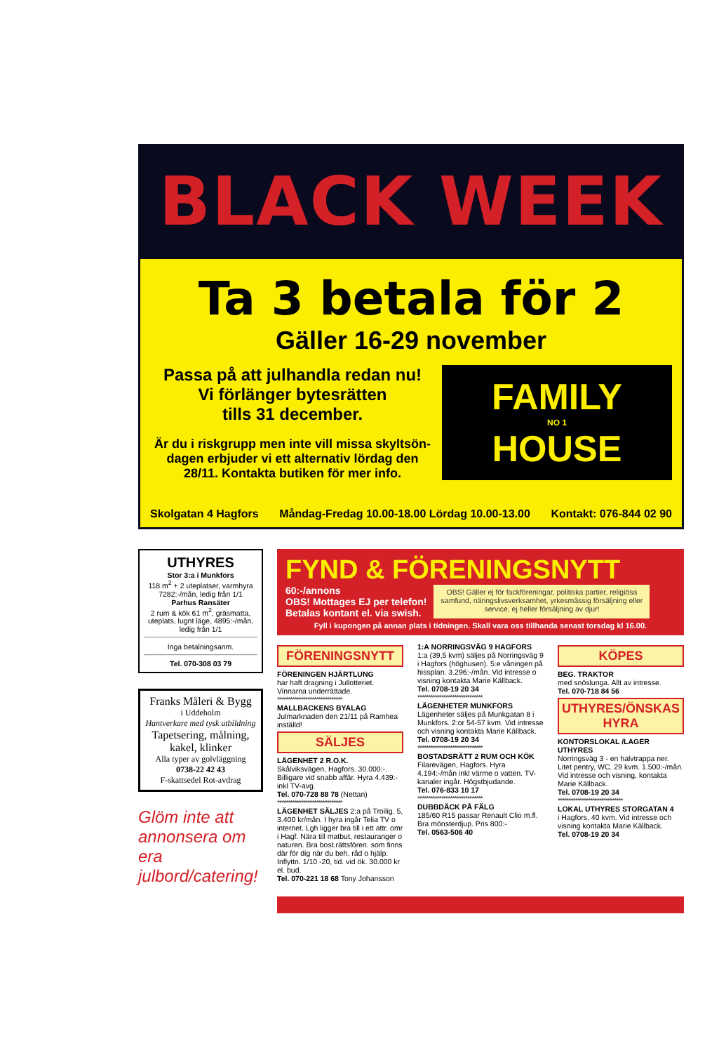BLACK WEEK
Ta 3 betala för 2
Gäller 16-29 november
Passa på att julhandla redan nu!
Vi förlänger bytesrätten
tills 31 december.
Är du i riskgrupp men inte vill missa skyltsön-dagen erbjuder vi ett alternativ lördag den 28/11. Kontakta butiken för mer info.
FAMILY
NO 1
HOUSE
Skolgatan 4 Hagfors Måndag-Fredag 10.00-18.00 Lördag 10.00-13.00 Kontakt: 076-844 02 90
UTHYRES
Stor 3:a i Munkfors
118 m<sup>2</sup> + 2 uteplatser, varmhyra 7282:-/mån, ledig från 1/1
Parhus Ransäter
2 rum & kök 61 m<sup>2</sup>, gräsmatta, uteplats, lugnt läge, 4895:-/mån, ledig från 1/1
Inga betalningsanm.
Tel. 070-308 03 79
Franks Måleri & Bygg
i Uddeholm
Hantverkare med tysk utbildning
Tapetsering, målning, kakel, klinker
Alla typer av golvläggning
0738-22 42 43
F-skattsedel Rot-avdrag
Glöm inte att annonsera om era julbord/catering!
FYND & FÖRENINGSNYTT
60:-/annons
OBS! Mottages EJ per telefon!
Betalas kontant el. via swish.
OBS! Gäller ej för fackföreningar, politiska partier, religiösa samfund, näringslivsverksamhet, yrkesmässig försäljning eller service, ej heller försäljning av djur!
Fyll i kupongen på annan plats i tidningen. Skall vara oss tillhanda senast torsdag kl 16.00.
FÖRENINGSNYTT
FÖRENINGEN HJÄRTLUNG
har haft dragning i Jullotteriet. Vinnarna underrättade.
******************************
MALLBACKENS BYALAG
Julmarknaden den 21/11 på Ramhea inställd!
SÄLJES
LÄGENHET 2 R.O.K.
Skålviksvägen, Hagfors. 30.000:-. Billigare vid snabb affär. Hyra 4.439:- inkl TV-avg.
Tel. 070-728 88 78 (Nettan)
******************************
LÄGENHET SÄLJES 2:a på Troilig. 5, 3.400 kr/mån. I hyra ingår Telia TV o internet. Lgh ligger bra till i ett attr. omr i Hagf. Nära till matbut, restauranger o naturen. Bra bost.rättsfören. som finns där för dig när du beh. råd o hjälp. Inflyttn. 1/10 -20, tid. vid ök. 30.000 kr el. bud.
Tel. 070-221 18 68 Tony Johansson
1:A NORRINGSVÄG 9 HAGFORS
1:a (39,5 kvm) säljes på Norringsväg 9 i Hagfors (höghusen). 5:e våningen på hissplan. 3.296:-/mån. Vid intresse o visning kontakta Marie Källback.
Tel. 0708-19 20 34
******************************
LÄGENHETER MUNKFORS
Lägenheter säljes på Munkgatan 8 i Munkfors. 2:or 54-57 kvm. Vid intresse och visning kontakta Marie Källback.
Tel. 0708-19 20 34
******************************
BOSTADSRÄTT 2 RUM OCH KÖK
Filarevägen, Hagfors. Hyra 4.194:-/mån inkl värme o vatten. TV-kanaler ingår. Högstbjudande.
Tel. 076-833 10 17
******************************
DUBBDÄCK PÅ FÄLG
185/60 R15 passar Renault Clio m.fl. Bra mönsterdjup. Pris 800:-
Tel. 0563-506 40
KÖPES
BEG. TRAKTOR
med snöslunga. Allt av intresse.
Tel. 070-718 84 56
UTHYRES/ÖNSKAS HYRA
KONTORSLOKAL /LAGER UTHYRES
Norringsväg 3 - en halvtrappa ner. Litet pentry, WC. 29 kvm. 1.500:-/mån. Vid intresse och visning, kontakta Marie Källback.
Tel. 0708-19 20 34
******************************
LOKAL UTHYRES STORGATAN 4
i Hagfors. 40 kvm. Vid intresse och visning kontakta Marie Källback.
Tel. 0708-19 20 34